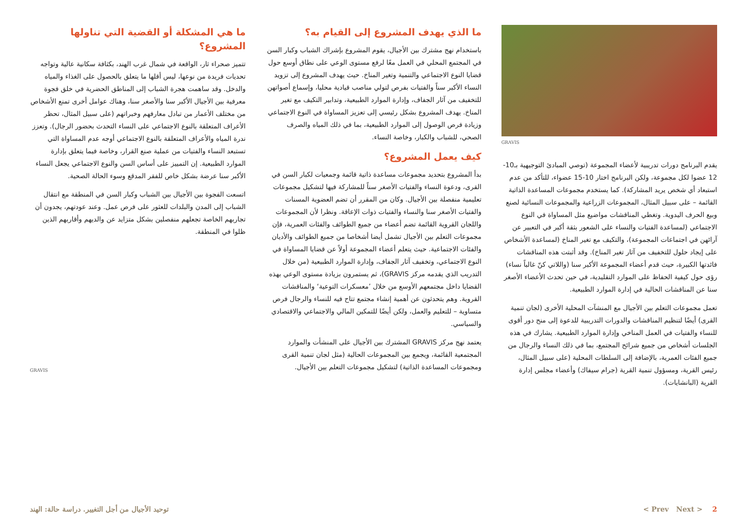ما هي المشكلة أو القضية التي تناولها المشروع؟
تتميز صحراء ثار، الواقعة في شمال غرب الهند، بكثافة سكانية عالية وتواجه تحديات فريدة من نوعها، ليس أقلها ما يتعلق بالحصول على الغذاء والمياه والدخل. وقد ساهمت هجرة الشباب إلى المناطق الحضرية في خلق فجوة معرفية بين الأجيال الأكبر سنا والأصغر سنا، وهناك عوامل أخرى تمنع الأشخاص من مختلف الأعمار من تبادل معارفهم وخبراتهم (على سبيل المثال، تحظر الأعراف المتعلقة بالنوع الاجتماعي على النساء التحدث بحضور الرجال). وتعزز ندرة المياه والأعراف المتعلقة بالنوع الاجتماعي أوجه عدم المساواة التي تستبعد النساء والفتيات من عملية صنع القرار، وخاصة فيما يتعلق بإدارة الموارد الطبيعية. إن التمييز على أساس السن والنوع الاجتماعي يجعل النساء الأكبر سنا عرضة بشكل خاص للفقر المدقع وسوء الحالة الصحية.
اتسعت الفجوة بين الأجيال بين الشباب وكبار السن في المنطقة مع انتقال الشباب إلى المدن والبلدات للعثور على فرص عمل. وعند عودتهم، يجدون أن تجاربهم الخاصة تجعلهم منفصلين بشكل متزايد عن والديهم وأقاربهم الذين ظلوا في المنطقة.
GRAVIS
ما الذي يهدف المشروع إلى القيام به؟
باستخدام نهج مشترك بين الأجيال، يقوم المشروع بإشراك الشباب وكبار السن في المجتمع المحلي في العمل معًا لرفع مستوى الوعي على نطاق أوسع حول قضايا النوع الاجتماعي والتنمية وتغير المناخ. حيث يهدف المشروع إلى تزويد النساء الأكبر سناً والفتيات بفرص لتولي مناصب قيادية محليا، وإسماع أصواتهن للتخفيف من آثار الجفاف، وإدارة الموارد الطبيعية، وتدابير التكيف مع تغير المناخ. يهدف المشروع بشكل رئيسي إلى تعزيز المساواة في النوع الاجتماعي وزيادة فرص الوصول إلى الموارد الطبيعية، بما في ذلك المياه والصرف الصحي، للشباب والكبار، وخاصة النساء.
كيف يعمل المشروع؟
بدأ المشروع بتحديد مجموعات مساعدة ذاتية قائمة وجمعيات لكبار السن في القرى، ودعوة النساء والفتيات الأصغر سناً للمشاركة فيها لتشكيل مجموعات تعليمية منفصلة بين الأجيال. وكان من المقرر أن تضم العضوية المسنات والفتيات الأصغر سنا والنساء والفتيات ذوات الإعاقة. ونظرا لأن المجموعات واللجان القروية القائمة تضم أعضاء من جميع الطوائف والفئات العمرية، فإن مجموعات التعلم بين الأجيال تشمل أيضا أشخاصا من جميع الطوائف والأديان والفئات الاجتماعية. حيث يتعلم أعضاء المجموعة أولاً عن قضايا المساواة في النوع الاجتماعي، وتخفيف آثار الجفاف، وإدارة الموارد الطبيعية (من خلال التدريب الذي يقدمه مركز GRAVIS)، ثم يستمرون بزيادة مستوى الوعي بهذه القضايا داخل مجتمعهم الأوسع من خلال ’معسكرات التوعية‘ والمناقشات القروية. وهم يتحدثون عن أهمية إنشاء مجتمع تتاح فيه للنساء والرجال فرص متساوية – للتعليم والعمل، ولكن أيضًا للتمكين المالي والاجتماعي والاقتصادي والسياسي.
يعتمد نهج مركز GRAVIS المشترك بين الأجيال على المنشأت والموارد المجتمعية القائمة، ويجمع بين المجموعات الحالية (مثل لجان تنمية القرى ومجموعات المساعدة الذاتية) لتشكيل مجموعات التعلم بين الأجيال.
GRAVIS
يقدم البرنامج دورات تدريبية لأعضاء المجموعة (توصي المبادئ التوجيهية بـ10-12 عضوا لكل مجموعة، ولكن البرنامج اختار 10-15 عضواء، للتأكد من عدم استبعاد أي شخص يريد المشاركة). كما يستخدم مجموعات المساعدة الذاتية القائمة – على سبيل المثال، المجموعات الزراعية والمجموعات النسائية لصنع وبيع الحرف اليدوية. وتغطي المناقشات مواضيع مثل المساواة في النوع الاجتماعي (لمساعدة الفتيات والنساء على الشعور بثقة أكبر في التعبير عن آرائهن في اجتماعات المجموعة)، والتكيف مع تغير المناخ (لمساعدة الأشخاص على إيجاد حلول للتخفيف من آثار تغير المناخ). وقد أثبتت هذه المناقشات فائدتها الكبيرة، حيث قدم أعضاء المجموعة الأكبر سنا (واللاتي كنّ غالباً نساء) رؤى حول كيفية الحفاظ على الموارد التقليدية، في حين تحدث الأعضاء الأصغر سنا عن المناقشات الحالية في إدارة الموارد الطبيعية.
تعمل مجموعات التعلم بين الأجيال مع المنشآت المحلية الأخرى (لجان تنمية القرى) أيضًا لتنظيم المناقشات والدورات التدريبية للدعوة إلى منح دور أقوى للنساء والفتيات في العمل المناخي وإدارة الموارد الطبيعية. يشارك في هذه الجلسات أشخاص من جميع شرائح المجتمع، بما في ذلك النساء والرجال من جميع الفئات العمرية، بالإضافة إلى السلطات المحلية (على سبيل المثال، رئيس القرية، ومسؤول تنمية القرية (جرام سيفاك) وأعضاء مجلس إدارة القرية (البانشايات).
توحيد الأجيال من أجل التغيير. دراسة حالة: الهند < Prev Next > 2